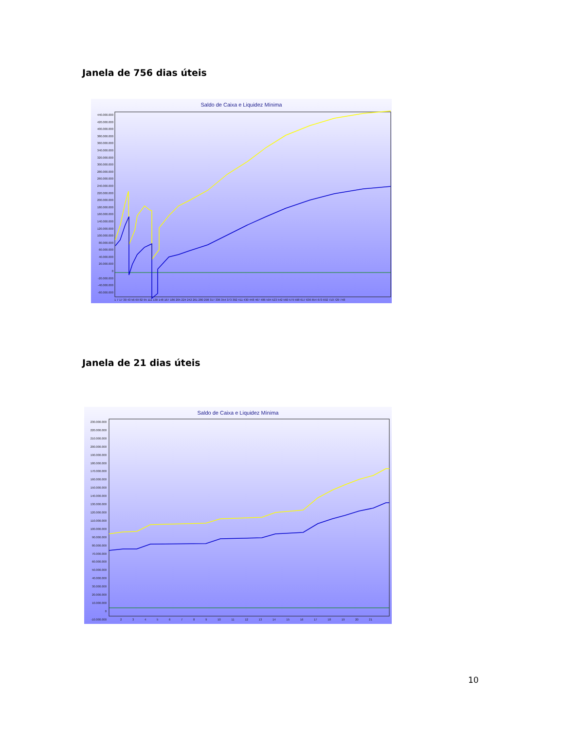Janela de 756 dias úteis
Saldo de Caixa e Liquidez Mínima
440.000.000
420.000.000
400.000.000
380.000.000
360.000.000
340.000.000
320.000.000
300.000.000
280.000.000
260.000.000
240.000.000
220.000.000
200.000.000
180.000.000
160.000.000
140.000.000
120.000.000
100.000.000
80.000.000
60.000.000
40.000.000
20.000.000
0
-20.000.000
-40.000.000
-60.000.000
1 7 17 30 43 56 69 82 95 111 130 148 167 186 205 224 242 261 280 298 317 336 354 373 392 411 430 448 467 486 504 523 542 560 579 598 617 636 654 673 692 710 729 748
Janela de 21 dias úteis
Saldo de Caixa e Liquidez Mínima
230.000.000
220.000.000
210.000.000
200.000.000
190.000.000
180.000.000
170.000.000
160.000.000
150.000.000
140.000.000
130.000.000
120.000.000
110.000.000
100.000.000
90.000.000
80.000.000
70.000.000
60.000.000
50.000.000
40.000.000
30.000.000
20.000.000
10.000.000
0
-10.000.000
2 3 4 5 6 7 8 9 10 11 12 13 14 15 16 17 18 19 20 21
10